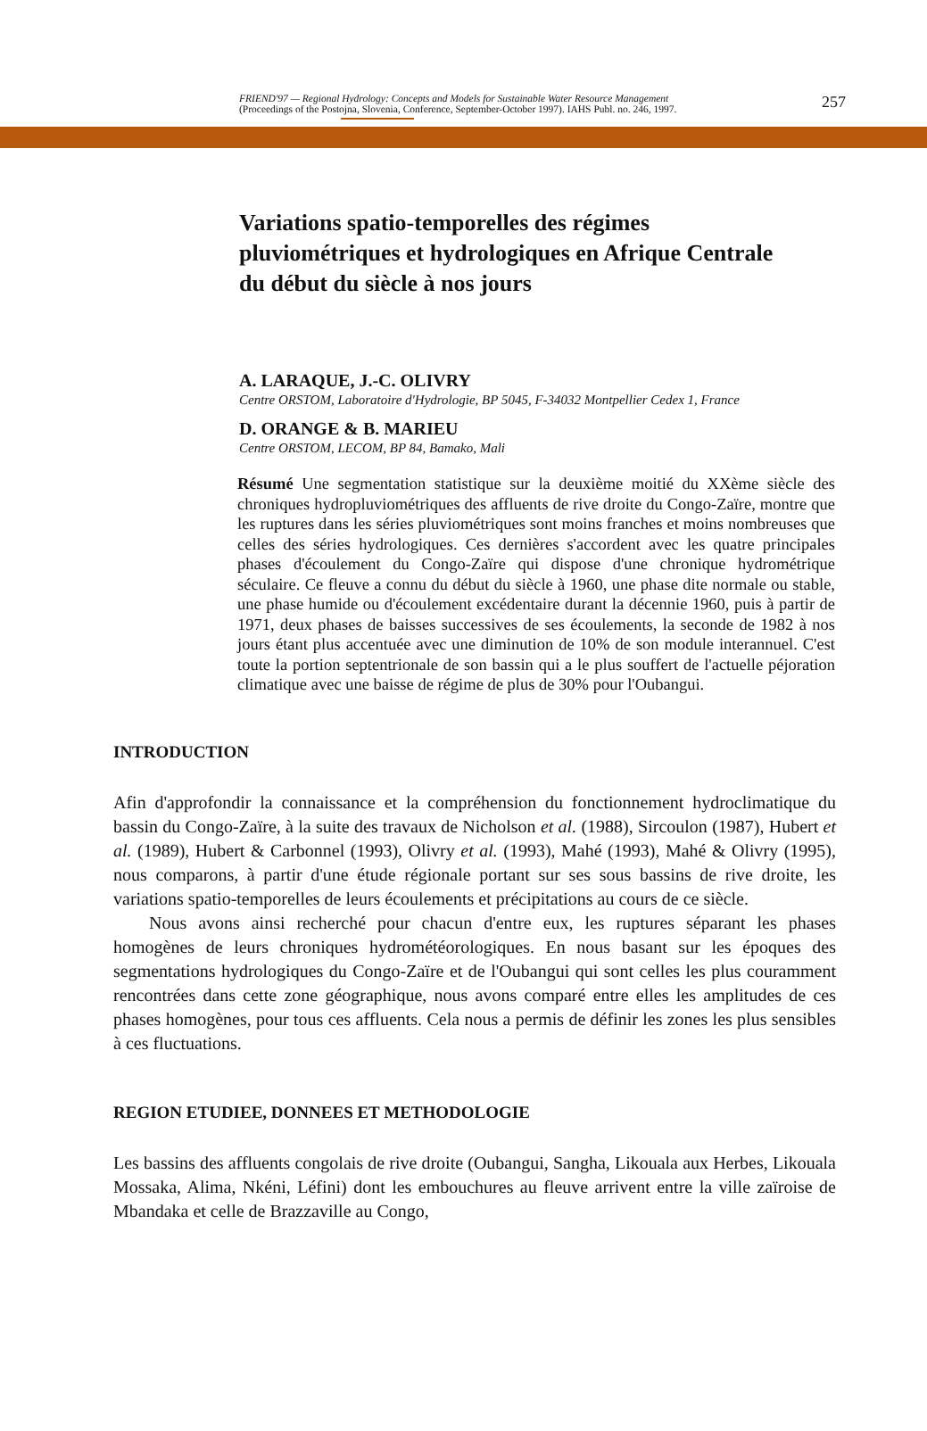FRIEND'97 — Regional Hydrology: Concepts and Models for Sustainable Water Resource Management
(Proceedings of the Postojna, Slovenia, Conference, September-October 1997). IAHS Publ. no. 246, 1997.
257
Variations spatio-temporelles des régimes pluviométriques et hydrologiques en Afrique Centrale du début du siècle à nos jours
A. LARAQUE, J.-C. OLIVRY
Centre ORSTOM, Laboratoire d'Hydrologie, BP 5045, F-34032 Montpellier Cedex 1, France
D. ORANGE & B. MARIEU
Centre ORSTOM, LECOM, BP 84, Bamako, Mali
Résumé Une segmentation statistique sur la deuxième moitié du XXème siècle des chroniques hydropluviométriques des affluents de rive droite du Congo-Zaïre, montre que les ruptures dans les séries pluviométriques sont moins franches et moins nombreuses que celles des séries hydrologiques. Ces dernières s'accordent avec les quatre principales phases d'écoulement du Congo-Zaïre qui dispose d'une chronique hydrométrique séculaire. Ce fleuve a connu du début du siècle à 1960, une phase dite normale ou stable, une phase humide ou d'écoulement excédentaire durant la décennie 1960, puis à partir de 1971, deux phases de baisses successives de ses écoulements, la seconde de 1982 à nos jours étant plus accentuée avec une diminution de 10% de son module interannuel. C'est toute la portion septentrionale de son bassin qui a le plus souffert de l'actuelle péjoration climatique avec une baisse de régime de plus de 30% pour l'Oubangui.
INTRODUCTION
Afin d'approfondir la connaissance et la compréhension du fonctionnement hydroclimatique du bassin du Congo-Zaïre, à la suite des travaux de Nicholson et al. (1988), Sircoulon (1987), Hubert et al. (1989), Hubert & Carbonnel (1993), Olivry et al. (1993), Mahé (1993), Mahé & Olivry (1995), nous comparons, à partir d'une étude régionale portant sur ses sous bassins de rive droite, les variations spatio-temporelles de leurs écoulements et précipitations au cours de ce siècle.
Nous avons ainsi recherché pour chacun d'entre eux, les ruptures séparant les phases homogènes de leurs chroniques hydrométéorologiques. En nous basant sur les époques des segmentations hydrologiques du Congo-Zaïre et de l'Oubangui qui sont celles les plus couramment rencontrées dans cette zone géographique, nous avons comparé entre elles les amplitudes de ces phases homogènes, pour tous ces affluents. Cela nous a permis de définir les zones les plus sensibles à ces fluctuations.
REGION ETUDIEE, DONNEES ET METHODOLOGIE
Les bassins des affluents congolais de rive droite (Oubangui, Sangha, Likouala aux Herbes, Likouala Mossaka, Alima, Nkéni, Léfini) dont les embouchures au fleuve arrivent entre la ville zaïroise de Mbandaka et celle de Brazzaville au Congo,